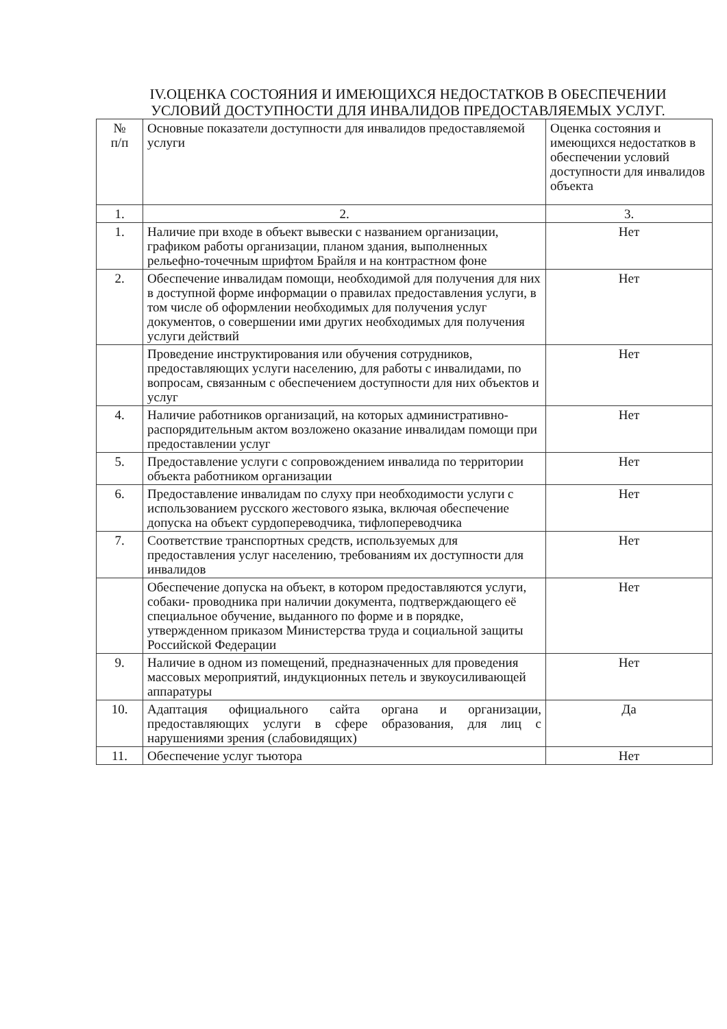IV.ОЦЕНКА СОСТОЯНИЯ И ИМЕЮЩИХСЯ НЕДОСТАТКОВ В ОБЕСПЕЧЕНИИ УСЛОВИЙ ДОСТУПНОСТИ ДЛЯ ИНВАЛИДОВ ПРЕДОСТАВЛЯЕМЫХ УСЛУГ.
| № п/п | Основные показатели доступности для инвалидов предоставляемой услуги | Оценка состояния и имеющихся недостатков в обеспечении условий доступности для инвалидов объекта |
| --- | --- | --- |
| 1. | 2. | 3. |
| 1. | Наличие при входе в объект вывески с названием организации, графиком работы организации, планом здания, выполненных рельефно-точечным шрифтом Брайля и на контрастном фоне | Нет |
| 2. | Обеспечение инвалидам помощи, необходимой для получения для них в доступной форме информации о правилах предоставления услуги, в том числе об оформлении необходимых для получения услуг документов, о совершении ими других необходимых для получения услуги действий | Нет |
| | Проведение инструктирования или обучения сотрудников, предоставляющих услуги населению, для работы с инвалидами, по вопросам, связанным с обеспечением доступности для них объектов и услуг | Нет |
| 4. | Наличие работников организаций, на которых административно-распорядительным актом возложено оказание инвалидам помощи при предоставлении услуг | Нет |
| 5. | Предоставление услуги с сопровождением инвалида по территории объекта работником организации | Нет |
| 6. | Предоставление инвалидам по слуху при необходимости услуги с использованием русского жестового языка, включая обеспечение допуска на объект сурдопереводчика, тифлопереводчика | Нет |
| 7. | Соответствие транспортных средств, используемых для предоставления услуг населению, требованиям их доступности для инвалидов | Нет |
| | Обеспечение допуска на объект, в котором предоставляются услуги, собаки- проводника при наличии документа, подтверждающего её специальное обучение, выданного по форме и в порядке, утвержденном приказом Министерства труда и социальной защиты Российской Федерации | Нет |
| 9. | Наличие в одном из помещений, предназначенных для проведения массовых мероприятий, индукционных петель и звукоусиливающей аппаратуры | Нет |
| 10. | Адаптация официального сайта органа и организации, предоставляющих услуги в сфере образования, для лиц с нарушениями зрения (слабовидящих) | Да |
| 11. | Обеспечение услуг тьютора | Нет |